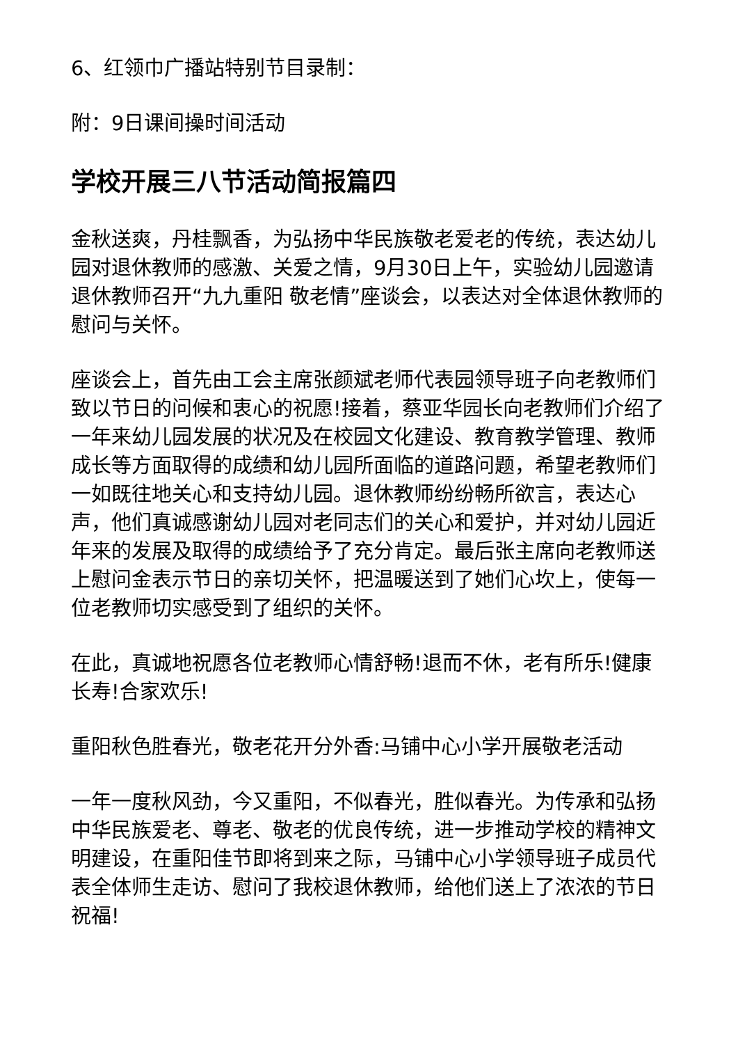6、红领巾广播站特别节目录制：
附：9日课间操时间活动
学校开展三八节活动简报篇四
金秋送爽，丹桂飘香，为弘扬中华民族敬老爱老的传统，表达幼儿园对退休教师的感激、关爱之情，9月30日上午，实验幼儿园邀请退休教师召开“九九重阳 敬老情”座谈会，以表达对全体退休教师的慰问与关怀。
座谈会上，首先由工会主席张颜斌老师代表园领导班子向老教师们致以节日的问候和衷心的祝愿!接着，蔡亚华园长向老教师们介绍了一年来幼儿园发展的状况及在校园文化建设、教育教学管理、教师成长等方面取得的成绩和幼儿园所面临的道路问题，希望老教师们一如既往地关心和支持幼儿园。退休教师纷纷畅所欲言，表达心声，他们真诚感谢幼儿园对老同志们的关心和爱护，并对幼儿园近年来的发展及取得的成绩给予了充分肯定。最后张主席向老教师送上慰问金表示节日的亲切关怀，把温暖送到了她们心坎上，使每一位老教师切实感受到了组织的关怀。
在此，真诚地祝愿各位老教师心情舒畅!退而不休，老有所乐!健康长寿!合家欢乐!
重阳秋色胜春光，敬老花开分外香:马铺中心小学开展敬老活动
一年一度秋风劲，今又重阳，不似春光，胜似春光。为传承和弘扬中华民族爱老、尊老、敬老的优良传统，进一步推动学校的精神文明建设，在重阳佳节即将到来之际，马铺中心小学领导班子成员代表全体师生走访、慰问了我校退休教师，给他们送上了浓浓的节日祝福!